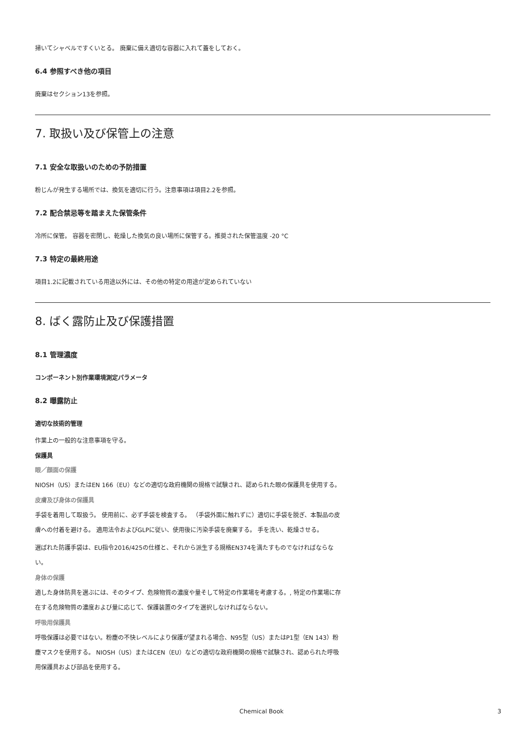掃いてシャベルですくいとる。 廃棄に備え適切な容器に入れて蓋をしておく。
6.4 参照すべき他の項目
廃棄はセクション13を参照。
7. 取扱い及び保管上の注意
7.1 安全な取扱いのための予防措置
粉じんが発生する場所では、換気を適切に行う。注意事項は項目2.2を参照。
7.2 配合禁忌等を踏まえた保管条件
冷所に保管。 容器を密閉し、乾燥した換気の良い場所に保管する。推奨された保管温度 -20 °C
7.3 特定の最終用途
項目1.2に記載されている用途以外には、その他の特定の用途が定められていない
8. ばく露防止及び保護措置
8.1 管理濃度
コンポーネント別作業環境測定パラメータ
8.2 曝露防止
適切な技術的管理
作業上の一般的な注意事項を守る。
保護具
眼／顔面の保護
NIOSH（US）またはEN 166（EU）などの適切な政府機関の規格で試験され、認められた眼の保護具を使用する。
皮膚及び身体の保護具
手袋を着用して取扱う。 使用前に、必ず手袋を検査する。 （手袋外面に触れずに）適切に手袋を脱ぎ、本製品の皮膚への付着を避ける。 適用法令およびGLPに従い、使用後に汚染手袋を廃棄する。 手を洗い、乾燥させる。
選ばれた防護手袋は、EU指令2016/425の仕様と、それから派生する規格EN374を満たすものでなければならない。
身体の保護
適した身体防具を選ぶには、そのタイプ、危険物質の濃度や量そして特定の作業場を考慮する。, 特定の作業場に存在する危険物質の濃度および量に応じて、保護装置のタイプを選択しなければならない。
呼吸用保護具
呼吸保護は必要ではない。粉塵の不快レベルにより保護が望まれる場合、N95型（US）またはP1型（EN 143）粉塵マスクを使用する。 NIOSH（US）またはCEN（EU）などの適切な政府機関の規格で試験され、認められた呼吸用保護具および部品を使用する。
Chemical Book 3